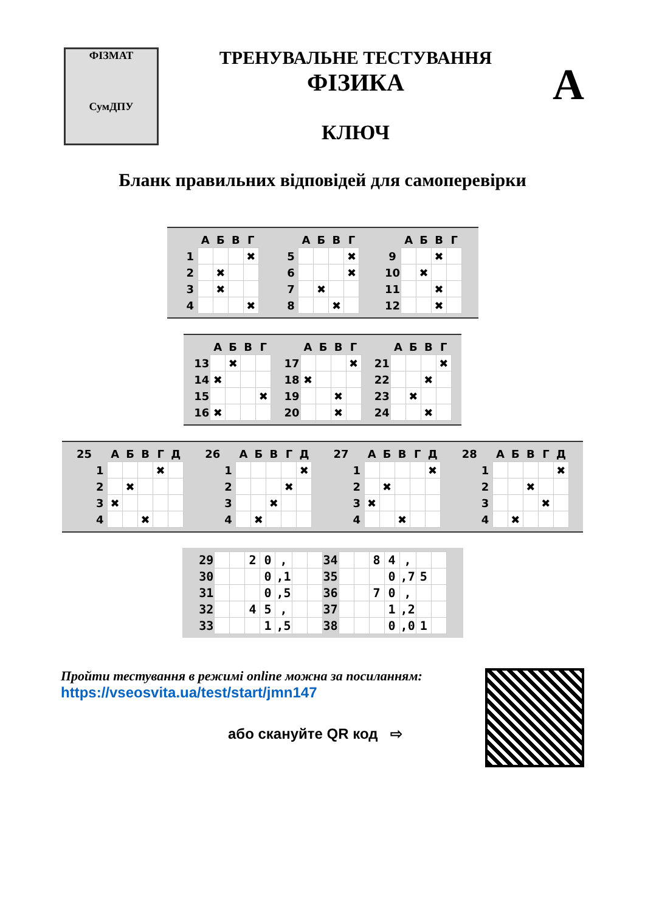ФІЗМАТ
СумДПУ
ТРЕНУВАЛЬНЕ ТЕСТУВАННЯ
ФІЗИКА
КЛЮЧ
А
Бланк правильних відповідей для самоперевірки
| | А | Б | В | Г |
| --- | --- | --- | --- | --- |
| 1 | | | | ✖ |
| 2 | | ✖ | | |
| 3 | | ✖ | | |
| 4 | | | | ✖ |
| | А | Б | В | Г |
| --- | --- | --- | --- | --- |
| 5 | | | | ✖ |
| 6 | | | | ✖ |
| 7 | | ✖ | | |
| 8 | | | ✖ | |
| | А | Б | В | Г |
| --- | --- | --- | --- | --- |
| 9 | | | ✖ | |
| 10 | | ✖ | | |
| 11 | | | ✖ | |
| 12 | | | ✖ | |
| | А | Б | В | Г |
| --- | --- | --- | --- | --- |
| 13 | | ✖ | | |
| 14 | ✖ | | | |
| 15 | | | | ✖ |
| 16 | ✖ | | | |
| | А | Б | В | Г |
| --- | --- | --- | --- | --- |
| 17 | | | | ✖ |
| 18 | ✖ | | | |
| 19 | | | ✖ | |
| 20 | | | ✖ | |
| | А | Б | В | Г |
| --- | --- | --- | --- | --- |
| 21 | | | | ✖ |
| 22 | | | ✖ | |
| 23 | | ✖ | | |
| 24 | | | ✖ | |
| 25 | | А | Б | В | Г | Д |
| --- | --- | --- | --- | --- | --- | --- |
| | 1 | | | | ✖ | |
| | 2 | | ✖ | | | |
| | 3 | ✖ | | | | |
| | 4 | | | ✖ | | |
| 26 | | А | Б | В | Г | Д |
| --- | --- | --- | --- | --- | --- | --- |
| | 1 | | | | | ✖ |
| | 2 | | | | ✖ | |
| | 3 | | | ✖ | | |
| | 4 | | ✖ | | | |
| 27 | | А | Б | В | Г | Д |
| --- | --- | --- | --- | --- | --- | --- |
| | 1 | | | | | ✖ |
| | 2 | | ✖ | | | |
| | 3 | ✖ | | | | |
| | 4 | | | ✖ | | |
| 28 | | А | Б | В | Г | Д |
| --- | --- | --- | --- | --- | --- | --- |
| | 1 | | | | | ✖ |
| | 2 | | | ✖ | | |
| | 3 | | | | ✖ | |
| | 4 | | ✖ | | | |
| 29 | | | 2 | 0 | , | | | 34 | | | 8 | 4 | , | | |
| 30 | | | | 0 | ,1 | | | 35 | | | | 0 | ,7 | 5 | |
| 31 | | | | 0 | ,5 | | | 36 | | | 7 | 0 | , | | |
| 32 | | | 4 | 5 | , | | | 37 | | | | 1 | ,2 | | |
| 33 | | | | 1 | ,5 | | | 38 | | | | 0 | ,0 | 1 | |
Пройти тестування в режимі online можна за посиланням:
https://vseosvita.ua/test/start/jmn147
або скануйте QR код ⇨